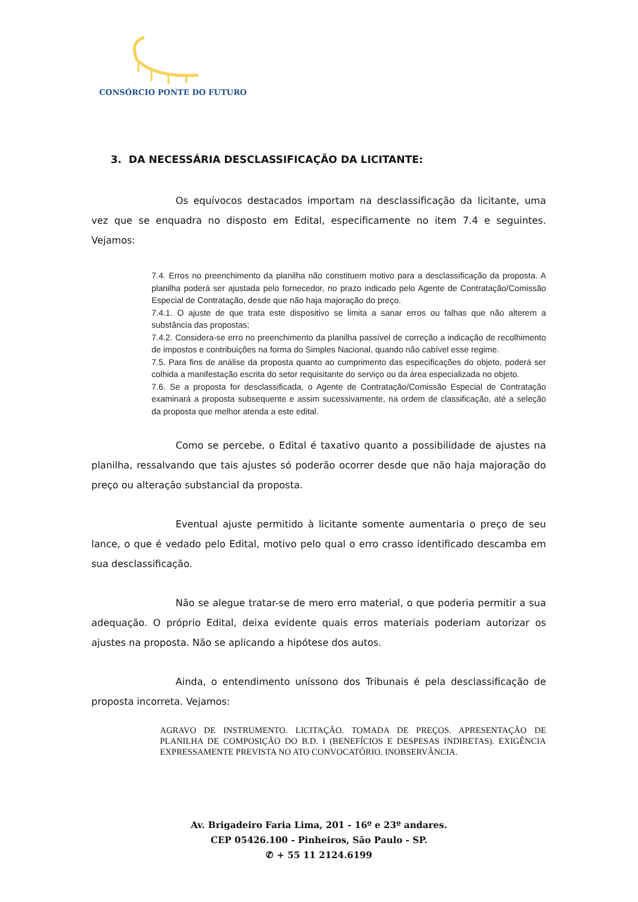CONSÓRCIO PONTE DO FUTURO
3. DA NECESSÁRIA DESCLASSIFICAÇÃO DA LICITANTE:
Os equívocos destacados importam na desclassificação da licitante, uma vez que se enquadra no disposto em Edital, especificamente no item 7.4 e seguintes. Vejamos:
7.4. Erros no preenchimento da planilha não constituem motivo para a desclassificação da proposta. A planilha poderá ser ajustada pelo fornecedor, no prazo indicado pelo Agente de Contratação/Comissão Especial de Contratação, desde que não haja majoração do preço.
7.4.1. O ajuste de que trata este dispositivo se limita a sanar erros ou falhas que não alterem a substância das propostas;
7.4.2. Considera-se erro no preenchimento da planilha passível de correção a indicação de recolhimento de impostos e contribuições na forma do Simples Nacional, quando não cabível esse regime.
7.5. Para fins de análise da proposta quanto ao cumprimento das especificações do objeto, poderá ser colhida a manifestação escrita do setor requisitante do serviço ou da área especializada no objeto.
7.6. Se a proposta for desclassificada, o Agente de Contratação/Comissão Especial de Contratação examinará a proposta subsequente e assim sucessivamente, na ordem de classificação, até a seleção da proposta que melhor atenda a este edital.
Como se percebe, o Edital é taxativo quanto a possibilidade de ajustes na planilha, ressalvando que tais ajustes só poderão ocorrer desde que não haja majoração do preço ou alteração substancial da proposta.
Eventual ajuste permitido à licitante somente aumentaria o preço de seu lance, o que é vedado pelo Edital, motivo pelo qual o erro crasso identificado descamba em sua desclassificação.
Não se alegue tratar-se de mero erro material, o que poderia permitir a sua adequação. O próprio Edital, deixa evidente quais erros materiais poderiam autorizar os ajustes na proposta. Não se aplicando a hipótese dos autos.
Ainda, o entendimento uníssono dos Tribunais é pela desclassificação de proposta incorreta. Vejamos:
AGRAVO DE INSTRUMENTO. LICITAÇÃO. TOMADA DE PREÇOS. APRESENTAÇÃO DE PLANILHA DE COMPOSIÇÃO DO B.D. I (BENEFÍCIOS E DESPESAS INDIRETAS). EXIGÊNCIA EXPRESSAMENTE PREVISTA NO ATO CONVOCATÓRIO. INOBSERVÂNCIA.
Av. Brigadeiro Faria Lima, 201 - 16º e 23º andares.
CEP 05426.100 - Pinheiros, São Paulo - SP.
✆ + 55 11 2124.6199